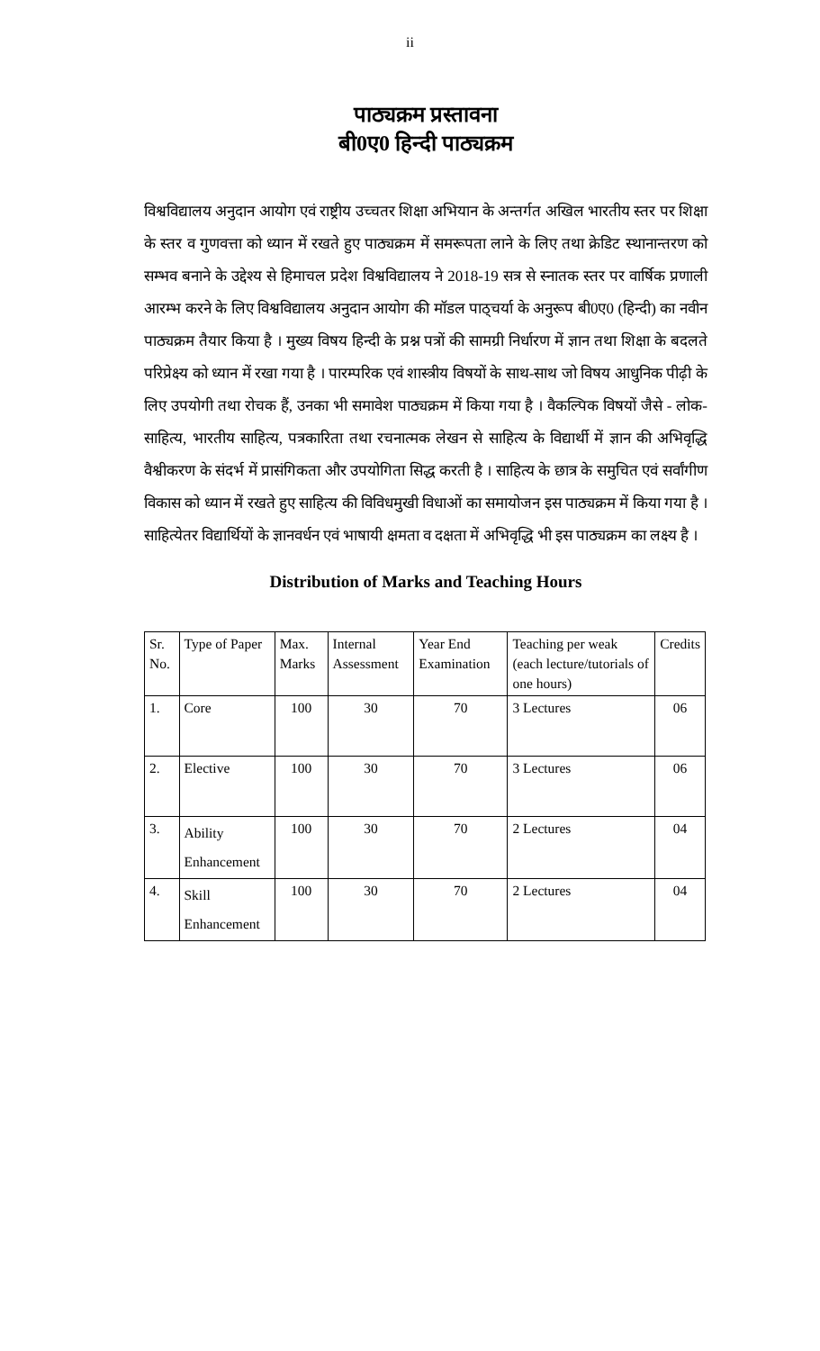ii
पाठ्यक्रम प्रस्तावना
बी0ए0 हिन्दी पाठ्यक्रम
विश्वविद्यालय अनुदान आयोग एवं राष्ट्रीय उच्चतर शिक्षा अभियान के अन्तर्गत अखिल भारतीय स्तर पर शिक्षा के स्तर व गुणवत्ता को ध्यान में रखते हुए पाठ्यक्रम में समरूपता लाने के लिए तथा क्रेडिट स्थानान्तरण को सम्भव बनाने के उद्देश्य से हिमाचल प्रदेश विश्वविद्यालय ने 2018-19 सत्र से स्नातक स्तर पर वार्षिक प्रणाली आरम्भ करने के लिए विश्वविद्यालय अनुदान आयोग की मॉडल पाठ्चर्या के अनुरूप बी0ए0 (हिन्दी) का नवीन पाठ्यक्रम तैयार किया है । मुख्य विषय हिन्दी के प्रश्न पत्रों की सामग्री निर्धारण में ज्ञान तथा शिक्षा के बदलते परिप्रेक्ष्य को ध्यान में रखा गया है । पारम्परिक एवं शास्त्रीय विषयों के साथ-साथ जो विषय आधुनिक पीढ़ी के लिए उपयोगी तथा रोचक हैं, उनका भी समावेश पाठ्यक्रम में किया गया है । वैकल्पिक विषयों जैसे - लोक-साहित्य, भारतीय साहित्य, पत्रकारिता तथा रचनात्मक लेखन से साहित्य के विद्यार्थी में ज्ञान की अभिवृद्धि वैश्वीकरण के संदर्भ में प्रासंगिकता और उपयोगिता सिद्ध करती है । साहित्य के छात्र के समुचित एवं सर्वांगीण विकास को ध्यान में रखते हुए साहित्य की विविधमुखी विधाओं का समायोजन इस पाठ्यक्रम में किया गया है । साहित्येतर विद्यार्थियों के ज्ञानवर्धन एवं भाषायी क्षमता व दक्षता में अभिवृद्धि भी इस पाठ्यक्रम का लक्ष्य है ।
Distribution of Marks and Teaching Hours
| Sr. No. | Type of Paper | Max. Marks | Internal Assessment | Year End Examination | Teaching per weak (each lecture/tutorials of one hours) | Credits |
| 1. | Core | 100 | 30 | 70 | 3 Lectures | 06 |
| 2. | Elective | 100 | 30 | 70 | 3 Lectures | 06 |
| 3. | Ability Enhancement | 100 | 30 | 70 | 2 Lectures | 04 |
| 4. | Skill Enhancement | 100 | 30 | 70 | 2 Lectures | 04 |